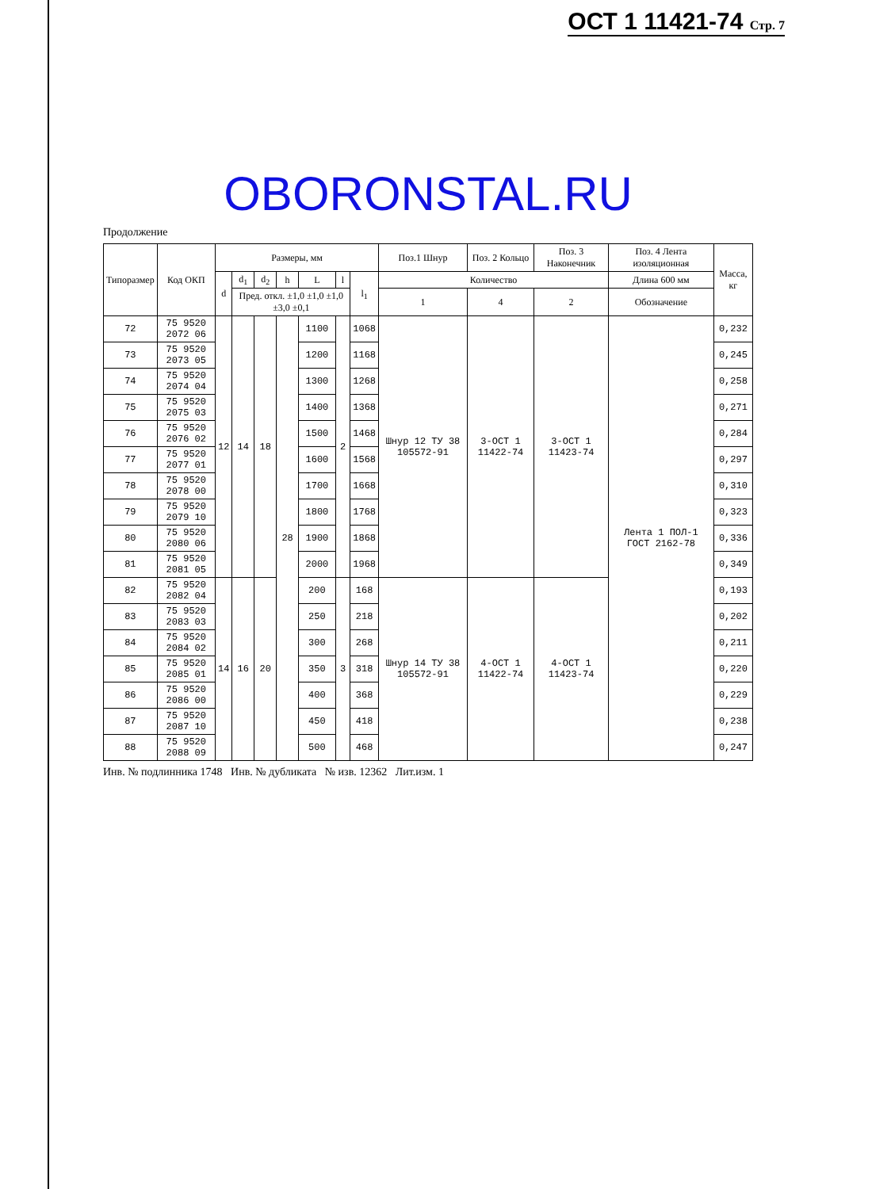ОСТ 1 11421-74 Стр. 7
OBORONSTAL.RU
Продолжение
| Типоразмер | Код ОКП | Размеры, мм | | | | | | | Поз.1 Шнур | Поз. 2 Кольцо | Поз. 3 Наконечник | Поз. 4 Лента изоляционная | Масса, кг |
| --- | --- | --- | --- | --- | --- | --- | --- | --- | --- | --- | --- | --- | --- |
| | | d | d<sub>1</sub> | d<sub>2</sub> | h | L | l | l<sub>1</sub> | Количество | | | Длина 600 мм | |
| | | | Пред. откл. ±1,0 ±1,0 ±1,0 ±3,0 ±0,1 | | | | | | 1 | 4 | 2 | Обозначение | |
| 72 | 75 9520 2072 06 | 12 | 14 | 18 | 28 | 1100 | 2 | 1068 | Шнур 12 ТУ 38 105572-91 | 3-ОСТ 1 11422-74 | 3-ОСТ 1 11423-74 | Лента 1 ПОЛ-1 ГОСТ 2162-78 | 0,232 |
| 73 | 75 9520 2073 05 | | | | | 1200 | | 1168 | | | | | 0,245 |
| 74 | 75 9520 2074 04 | | | | | 1300 | | 1268 | | | | | 0,258 |
| 75 | 75 9520 2075 03 | | | | | 1400 | | 1368 | | | | | 0,271 |
| 76 | 75 9520 2076 02 | | | | | 1500 | | 1468 | | | | | 0,284 |
| 77 | 75 9520 2077 01 | | | | | 1600 | | 1568 | | | | | 0,297 |
| 78 | 75 9520 2078 00 | | | | | 1700 | | 1668 | | | | | 0,310 |
| 79 | 75 9520 2079 10 | | | | | 1800 | | 1768 | | | | | 0,323 |
| 80 | 75 9520 2080 06 | | | | | 1900 | | 1868 | | | | | 0,336 |
| 81 | 75 9520 2081 05 | | | | | 2000 | | 1968 | | | | | 0,349 |
| 82 | 75 9520 2082 04 | 14 | 16 | 20 | | 200 | 3 | 168 | Шнур 14 ТУ 38 105572-91 | 4-ОСТ 1 11422-74 | 4-ОСТ 1 11423-74 | | 0,193 |
| 83 | 75 9520 2083 03 | | | | | 250 | | 218 | | | | | 0,202 |
| 84 | 75 9520 2084 02 | | | | | 300 | | 268 | | | | | 0,211 |
| 85 | 75 9520 2085 01 | | | | | 350 | | 318 | | | | | 0,220 |
| 86 | 75 9520 2086 00 | | | | | 400 | | 368 | | | | | 0,229 |
| 87 | 75 9520 2087 10 | | | | | 450 | | 418 | | | | | 0,238 |
| 88 | 75 9520 2088 09 | | | | | 500 | | 468 | | | | | 0,247 |
Инв. № подлинника 1748 Инв. № дубликата № изв. 12362 Лит.изм. 1